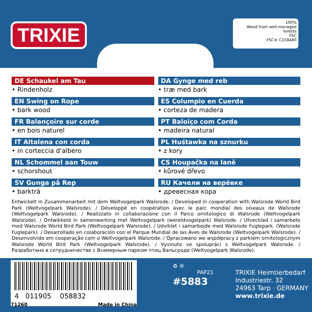TRIXIE
100%
Wood from well-managed forests
FSC
FSC® C158480
DE Schaukel am Tau
• Rindenholz
DA Gynge med reb
• træ med bark
EN Swing on Rope
• bark wood
ES Columpio en Cuerda
• corteza de madera
FR Balançoire sur corde
• en bois naturel
PT Baloiço com Corda
• madeira natural
IT Altalena con corda
• in corteccia d'albero
PL Huśtawka na sznurku
• z kory
NL Schommel aan Touw
• schorshout
CS Houpačka na laně
• kůrové dřevo
SV Gunga på Rep
• barkträ
RU Качели на верёвке
• древесная кора
Entwickelt in Zusammenarbeit mit dem Weltvogelpark Walsrode. / Developed in cooperation with Walsrode World Bird Park (Weltvogelpark Walsrode). / Développé en coopération avec le parc mondial des oiseaux de Walsrode (Weltvogelpark Walsrode). / Realizzato in collaborazione con il Parco ornitologico di Walsrode (Weltvogelpark Walsrode). / Ontwikkeld in samenwerking met Weltvogelpark (wereldvogelpark) Walsrode. / Utvecklad i samarbete med Walsrode World Bird Park (Weltvogelpark Walsrode). / Udviklet i samarbejde med Walsrode Fuglepark. (Walsrode Fuglepark). / Desarrollado en colaboración con el Parque Mundial de las Aves de Walsrode (Weltvogelpark Walsrode). / Desenvolvido em cooperação com o Weltvogelpark Walsrode. / Opracowano we współpracy z parkiem ornitologicznym Walsrode World Bird Park (Weltvogelpark Walsrode). / Vyvinuto ve spolupráci s Weltvogelpark Walsrode. / Разработано в сотрудничестве с Всемирным парком птиц Вальсроде (Weltvogelpark Walsrode).
4 011905 058832
71260 Made in China
♻ ®
PAP21
#5883
TRIXIE Heimtierbedarf
Industriestr. 32
24963 Tarp · GERMANY
www.trixie.de